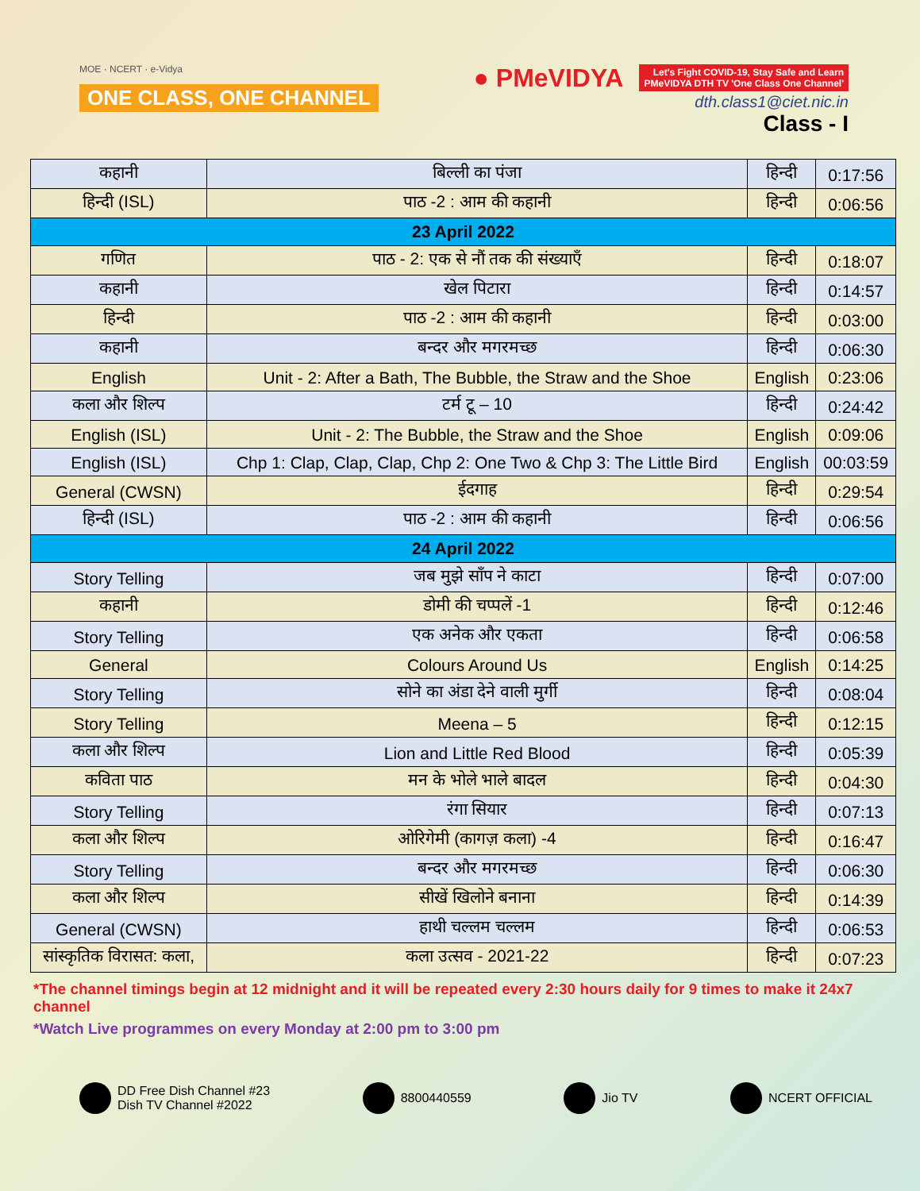MOE · NCERT · e-Vidya
ONE CLASS, ONE CHANNEL
● PMeVIDYA Let's Fight COVID-19, Stay Safe and Learn
PMeVIDYA DTH TV 'One Class One Channel'
dth.class1@ciet.nic.in
Class - I
| कहानी | बिल्ली का पंजा | हिन्दी | 0:17:56 |
| हिन्दी (ISL) | पाठ -2 : आम की कहानी | हिन्दी | 0:06:56 |
| 23 April 2022 | | | |
| गणित | पाठ - 2: एक से नौं तक की संख्याएँ | हिन्दी | 0:18:07 |
| कहानी | खेल पिटारा | हिन्दी | 0:14:57 |
| हिन्दी | पाठ -2 : आम की कहानी | हिन्दी | 0:03:00 |
| कहानी | बन्दर और मगरमच्छ | हिन्दी | 0:06:30 |
| English | Unit - 2: After a Bath, The Bubble, the Straw and the Shoe | English | 0:23:06 |
| कला और शिल्प | टर्म टू – 10 | हिन्दी | 0:24:42 |
| English (ISL) | Unit - 2: The Bubble, the Straw and the Shoe | English | 0:09:06 |
| English (ISL) | Chp 1: Clap, Clap, Clap, Chp 2: One Two & Chp 3: The Little Bird | English | 00:03:59 |
| General (CWSN) | ईदगाह | हिन्दी | 0:29:54 |
| हिन्दी (ISL) | पाठ -2 : आम की कहानी | हिन्दी | 0:06:56 |
| 24 April 2022 | | | |
| Story Telling | जब मुझे साँप ने काटा | हिन्दी | 0:07:00 |
| कहानी | डोमी की चप्पलें -1 | हिन्दी | 0:12:46 |
| Story Telling | एक अनेक और एकता | हिन्दी | 0:06:58 |
| General | Colours Around Us | English | 0:14:25 |
| Story Telling | सोने का अंडा देने वाली मुर्गी | हिन्दी | 0:08:04 |
| Story Telling | Meena – 5 | हिन्दी | 0:12:15 |
| कला और शिल्प | Lion and Little Red Blood | हिन्दी | 0:05:39 |
| कविता पाठ | मन के भोले भाले बादल | हिन्दी | 0:04:30 |
| Story Telling | रंगा सियार | हिन्दी | 0:07:13 |
| कला और शिल्प | ओरिगेमी (कागज़ कला) -4 | हिन्दी | 0:16:47 |
| Story Telling | बन्दर और मगरमच्छ | हिन्दी | 0:06:30 |
| कला और शिल्प | सीखें खिलोने बनाना | हिन्दी | 0:14:39 |
| General (CWSN) | हाथी चल्लम चल्लम | हिन्दी | 0:06:53 |
| सांस्कृतिक विरासत: कला, | कला उत्सव - 2021-22 | हिन्दी | 0:07:23 |
*The channel timings begin at 12 midnight and it will be repeated every 2:30 hours daily for 9 times to make it 24x7 channel
*Watch Live programmes on every Monday at 2:00 pm to 3:00 pm
DD Free Dish Channel #23
Dish TV Channel #2022 8800440559 Jio TV NCERT OFFICIAL